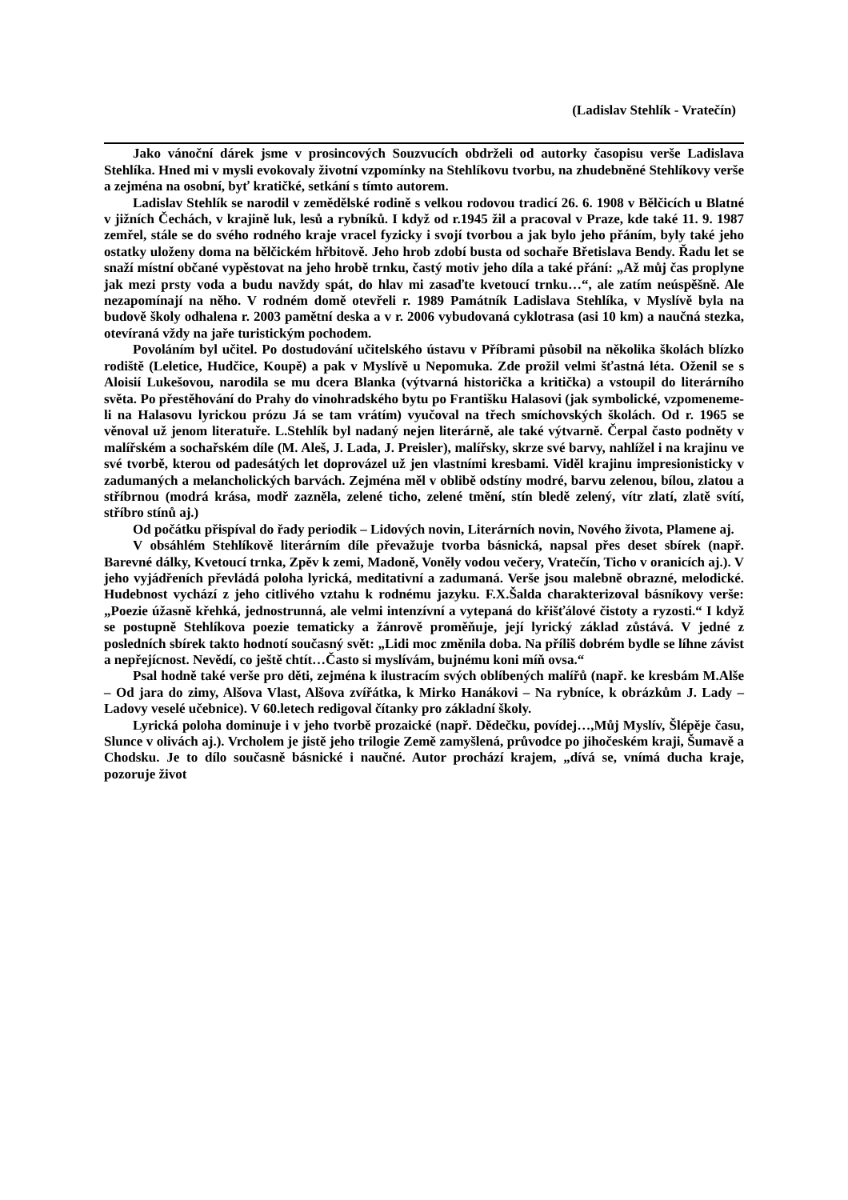(Ladislav Stehlík - Vratečín)
Jako vánoční dárek jsme v prosincových Souzvucích obdrželi od autorky časopisu verše Ladislava Stehlíka. Hned mi v mysli evokovaly životní vzpomínky na Stehlíkovu tvorbu, na zhudebněné Stehlíkovy verše a zejména na osobní, byť kratičké, setkání s tímto autorem.
Ladislav Stehlík se narodil v zemědělské rodině s velkou rodovou tradicí 26. 6. 1908 v Bělčicích u Blatné v jižních Čechách, v krajině luk, lesů a rybníků. I když od r.1945 žil a pracoval v Praze, kde také 11. 9. 1987 zemřel, stále se do svého rodného kraje vracel fyzicky i svojí tvorbou a jak bylo jeho přáním, byly také jeho ostatky uloženy doma na bělčickém hřbitově. Jeho hrob zdobí busta od sochaře Břetislava Bendy. Řadu let se snaží místní občané vypěstovat na jeho hrobě trnku, častý motiv jeho díla a také přání: „Až můj čas proplyne jak mezi prsty voda a budu navždy spát, do hlav mi zasaďte kvetoucí trnku…“, ale zatím neúspěšně. Ale nezapomínají na něho. V rodném domě otevřeli r. 1989 Památník Ladislava Stehlíka, v Myslívě byla na budově školy odhalena r. 2003 pamětní deska a v r. 2006 vybudovaná cyklotrasa (asi 10 km) a naučná stezka, otevíraná vždy na jaře turistickým pochodem.
Povoláním byl učitel. Po dostudování učitelského ústavu v Příbrami působil na několika školách blízko rodiště (Leletice, Hudčice, Koupě) a pak v Myslívě u Nepomuka. Zde prožil velmi šťastná léta. Oženil se s Aloisií Lukešovou, narodila se mu dcera Blanka (výtvarná historička a kritička) a vstoupil do literárního světa. Po přestěhování do Prahy do vinohradského bytu po Františku Halasovi (jak symbolické, vzpomeneme-li na Halasovu lyrickou prózu Já se tam vrátím) vyučoval na třech smíchovských školách. Od r. 1965 se věnoval už jenom literatuře. L.Stehlík byl nadaný nejen literárně, ale také výtvarně. Čerpal často podněty v malířském a sochařském díle (M. Aleš, J. Lada, J. Preisler), malířsky, skrze své barvy, nahlížel i na krajinu ve své tvorbě, kterou od padesátých let doprovázel už jen vlastními kresbami. Viděl krajinu impresionisticky v zadumaných a melancholických barvách. Zejména měl v oblibě odstíny modré, barvu zelenou, bílou, zlatou a stříbrnou (modrá krása, modř zazněla, zelené ticho, zelené tmění, stín bledě zelený, vítr zlatí, zlatě svítí, stříbro stínů aj.)
Od počátku přispíval do řady periodik – Lidových novin, Literárních novin, Nového života, Plamene aj.
V obsáhlém Stehlíkově literárním díle převažuje tvorba básnická, napsal přes deset sbírek (např. Barevné dálky, Kvetoucí trnka, Zpěv k zemi, Madoně, Voněly vodou večery, Vratečín, Ticho v oranicích aj.). V jeho vyjádřeních převládá poloha lyrická, meditativní a zadumaná. Verše jsou malebně obrazné, melodické. Hudebnost vychází z jeho citlivého vztahu k rodnému jazyku. F.X.Šalda charakterizoval básníkovy verše: „Poezie úžasně křehká, jednostrunná, ale velmi intenzívní a vytepaná do křišťálové čistoty a ryzosti.“ I když se postupně Stehlíkova poezie tematicky a žánrově proměňuje, její lyrický základ zůstává. V jedné z posledních sbírek takto hodnotí současný svět: „Lidi moc změnila doba. Na příliš dobrém bydle se líhne závist a nepřejícnost. Nevědí, co ještě chtít…Často si myslívám, bujnému koni míň ovsa.“
Psal hodně také verše pro děti, zejména k ilustracím svých oblíbených malířů (např. ke kresbám M.Alše – Od jara do zimy, Alšova Vlast, Alšova zvířátka, k Mirko Hanákovi – Na rybníce, k obrázkům J. Lady – Ladovy veselé učebnice). V 60.letech redigoval čítanky pro základní školy.
Lyrická poloha dominuje i v jeho tvorbě prozaické (např. Dědečku, povídej…,Můj Myslív, Šlépěje času, Slunce v olivách aj.). Vrcholem je jistě jeho trilogie Země zamyšlená, průvodce po jihočeském kraji, Šumavě a Chodsku. Je to dílo současně básnické i naučné. Autor prochází krajem, „dívá se, vnímá ducha kraje, pozoruje život